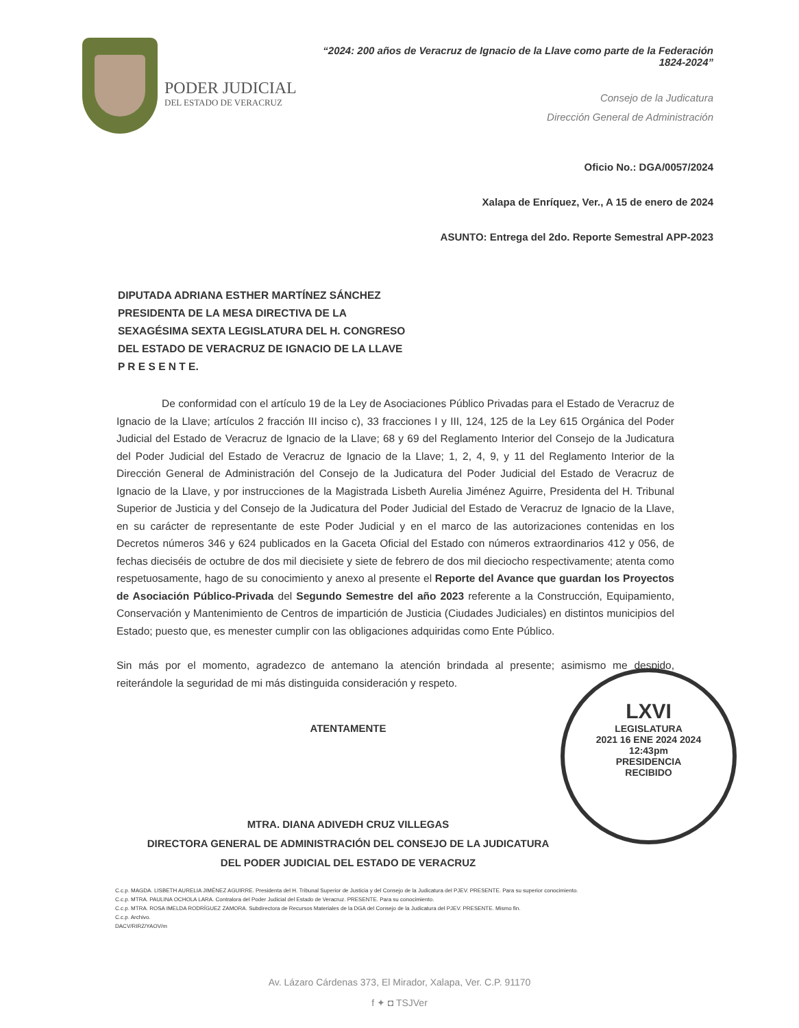PODER JUDICIAL
DEL ESTADO DE VERACRUZ
“2024: 200 años de Veracruz de Ignacio de la Llave como parte de la Federación 1824-2024”
Consejo de la Judicatura
Dirección General de Administración
Oficio No.: DGA/0057/2024
Xalapa de Enríquez, Ver., A 15 de enero de 2024
ASUNTO: Entrega del 2do. Reporte Semestral APP-2023
DIPUTADA ADRIANA ESTHER MARTÍNEZ SÁNCHEZ
PRESIDENTA DE LA MESA DIRECTIVA DE LA
SEXAGÉSIMA SEXTA LEGISLATURA DEL H. CONGRESO
DEL ESTADO DE VERACRUZ DE IGNACIO DE LA LLAVE
P R E S E N T E.
De conformidad con el artículo 19 de la Ley de Asociaciones Público Privadas para el Estado de Veracruz de Ignacio de la Llave; artículos 2 fracción III inciso c), 33 fracciones I y III, 124, 125 de la Ley 615 Orgánica del Poder Judicial del Estado de Veracruz de Ignacio de la Llave; 68 y 69 del Reglamento Interior del Consejo de la Judicatura del Poder Judicial del Estado de Veracruz de Ignacio de la Llave; 1, 2, 4, 9, y 11 del Reglamento Interior de la Dirección General de Administración del Consejo de la Judicatura del Poder Judicial del Estado de Veracruz de Ignacio de la Llave, y por instrucciones de la Magistrada Lisbeth Aurelia Jiménez Aguirre, Presidenta del H. Tribunal Superior de Justicia y del Consejo de la Judicatura del Poder Judicial del Estado de Veracruz de Ignacio de la Llave, en su carácter de representante de este Poder Judicial y en el marco de las autorizaciones contenidas en los Decretos números 346 y 624 publicados en la Gaceta Oficial del Estado con números extraordinarios 412 y 056, de fechas dieciséis de octubre de dos mil diecisiete y siete de febrero de dos mil dieciocho respectivamente; atenta como respetuosamente, hago de su conocimiento y anexo al presente el Reporte del Avance que guardan los Proyectos de Asociación Público-Privada del Segundo Semestre del año 2023 referente a la Construcción, Equipamiento, Conservación y Mantenimiento de Centros de impartición de Justicia (Ciudades Judiciales) en distintos municipios del Estado; puesto que, es menester cumplir con las obligaciones adquiridas como Ente Público.
Sin más por el momento, agradezco de antemano la atención brindada al presente; asimismo me despido, reiterándole la seguridad de mi más distinguida consideración y respeto.
ATENTAMENTE
MTRA. DIANA ADIVEDH CRUZ VILLEGAS
DIRECTORA GENERAL DE ADMINISTRACIÓN DEL CONSEJO DE LA JUDICATURA
DEL PODER JUDICIAL DEL ESTADO DE VERACRUZ
C.c.p. MAGDA. LISBETH AURELIA JIMÉNEZ AGUIRRE. Presidenta del H. Tribunal Superior de Justicia y del Consejo de la Judicatura del PJEV. PRESENTE. Para su superior conocimiento.
C.c.p. MTRA. PAULINA OCHOLA LARA. Contralora del Poder Judicial del Estado de Veracruz. PRESENTE. Para su conocimiento.
C.c.p. MTRA. ROSA IMELDA RODRÍGUEZ ZAMORA. Subdirectora de Recursos Materiales de la DGA del Consejo de la Judicatura del PJEV. PRESENTE. Mismo fin.
C.c.p. Archivo.
DACV/RIRZ/YAOV/m
Av. Lázaro Cárdenas 373, El Mirador, Xalapa, Ver. C.P. 91170
f ✦ ◘ TSJVer
LXVI
LEGISLATURA
2021 16 ENE 2024 2024
12:43pm
PRESIDENCIA
RECIBIDO